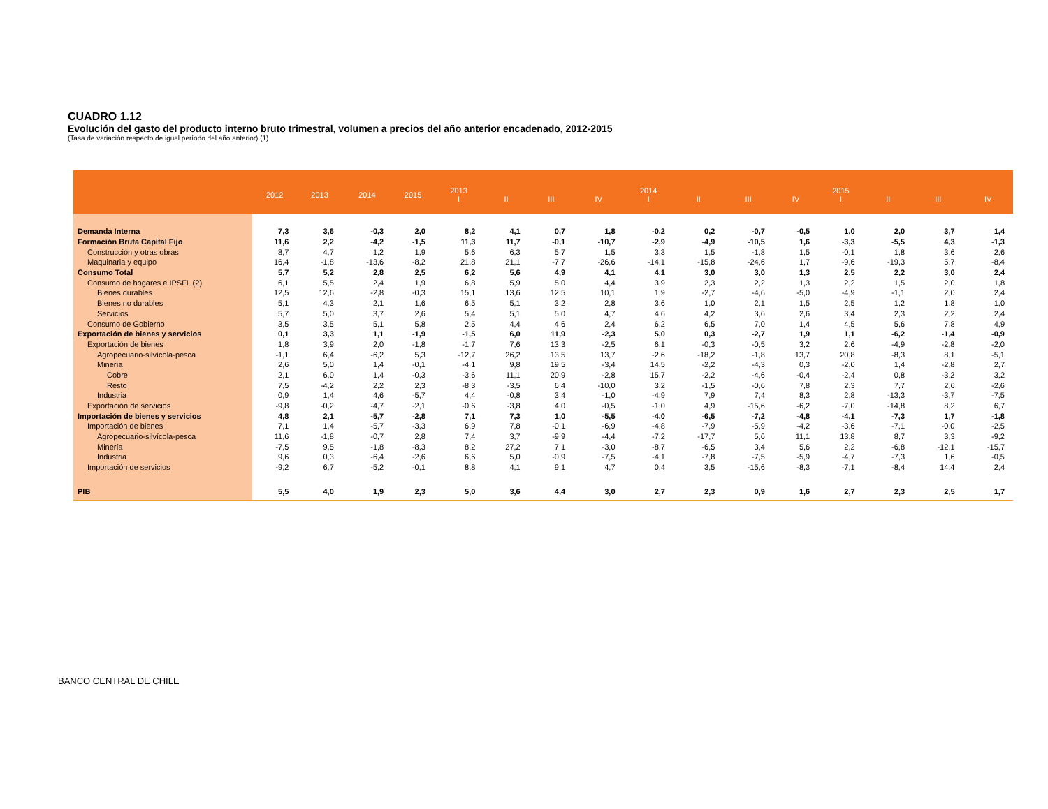CUADRO 1.12
Evolución del gasto del producto interno bruto trimestral, volumen a precios del año anterior encadenado, 2012-2015
(Tasa de variación respecto de igual período del año anterior) (1)
| | 2012 | 2013 | 2014 | 2015 | 2013 I | II | III | IV | 2014 I | II | III | IV | 2015 I | II | III | IV |
| --- | --- | --- | --- | --- | --- | --- | --- | --- | --- | --- | --- | --- | --- | --- | --- | --- |
| Demanda Interna | 7,3 | 3,6 | -0,3 | 2,0 | 8,2 | 4,1 | 0,7 | 1,8 | -0,2 | 0,2 | -0,7 | -0,5 | 1,0 | 2,0 | 3,7 | 1,4 |
| Formación Bruta Capital Fijo | 11,6 | 2,2 | -4,2 | -1,5 | 11,3 | 11,7 | -0,1 | -10,7 | -2,9 | -4,9 | -10,5 | 1,6 | -3,3 | -5,5 | 4,3 | -1,3 |
| Construcción y otras obras | 8,7 | 4,7 | 1,2 | 1,9 | 5,6 | 6,3 | 5,7 | 1,5 | 3,3 | 1,5 | -1,8 | 1,5 | -0,1 | 1,8 | 3,6 | 2,6 |
| Maquinaria y equipo | 16,4 | -1,8 | -13,6 | -8,2 | 21,8 | 21,1 | -7,7 | -26,6 | -14,1 | -15,8 | -24,6 | 1,7 | -9,6 | -19,3 | 5,7 | -8,4 |
| Consumo Total | 5,7 | 5,2 | 2,8 | 2,5 | 6,2 | 5,6 | 4,9 | 4,1 | 4,1 | 3,0 | 3,0 | 1,3 | 2,5 | 2,2 | 3,0 | 2,4 |
| Consumo de hogares e IPSFL (2) | 6,1 | 5,5 | 2,4 | 1,9 | 6,8 | 5,9 | 5,0 | 4,4 | 3,9 | 2,3 | 2,2 | 1,3 | 2,2 | 1,5 | 2,0 | 1,8 |
| Bienes durables | 12,5 | 12,6 | -2,8 | -0,3 | 15,1 | 13,6 | 12,5 | 10,1 | 1,9 | -2,7 | -4,6 | -5,0 | -4,9 | -1,1 | 2,0 | 2,4 |
| Bienes no durables | 5,1 | 4,3 | 2,1 | 1,6 | 6,5 | 5,1 | 3,2 | 2,8 | 3,6 | 1,0 | 2,1 | 1,5 | 2,5 | 1,2 | 1,8 | 1,0 |
| Servicios | 5,7 | 5,0 | 3,7 | 2,6 | 5,4 | 5,1 | 5,0 | 4,7 | 4,6 | 4,2 | 3,6 | 2,6 | 3,4 | 2,3 | 2,2 | 2,4 |
| Consumo de Gobierno | 3,5 | 3,5 | 5,1 | 5,8 | 2,5 | 4,4 | 4,6 | 2,4 | 6,2 | 6,5 | 7,0 | 1,4 | 4,5 | 5,6 | 7,8 | 4,9 |
| Exportación de bienes y servicios | 0,1 | 3,3 | 1,1 | -1,9 | -1,5 | 6,0 | 11,9 | -2,3 | 5,0 | 0,3 | -2,7 | 1,9 | 1,1 | -6,2 | -1,4 | -0,9 |
| Exportación de bienes | 1,8 | 3,9 | 2,0 | -1,8 | -1,7 | 7,6 | 13,3 | -2,5 | 6,1 | -0,3 | -0,5 | 3,2 | 2,6 | -4,9 | -2,8 | -2,0 |
| Agropecuario-silvícola-pesca | -1,1 | 6,4 | -6,2 | 5,3 | -12,7 | 26,2 | 13,5 | 13,7 | -2,6 | -18,2 | -1,8 | 13,7 | 20,8 | -8,3 | 8,1 | -5,1 |
| Minería | 2,6 | 5,0 | 1,4 | -0,1 | -4,1 | 9,8 | 19,5 | -3,4 | 14,5 | -2,2 | -4,3 | 0,3 | -2,0 | 1,4 | -2,8 | 2,7 |
| Cobre | 2,1 | 6,0 | 1,4 | -0,3 | -3,6 | 11,1 | 20,9 | -2,8 | 15,7 | -2,2 | -4,6 | -0,4 | -2,4 | 0,8 | -3,2 | 3,2 |
| Resto | 7,5 | -4,2 | 2,2 | 2,3 | -8,3 | -3,5 | 6,4 | -10,0 | 3,2 | -1,5 | -0,6 | 7,8 | 2,3 | 7,7 | 2,6 | -2,6 |
| Industria | 0,9 | 1,4 | 4,6 | -5,7 | 4,4 | -0,8 | 3,4 | -1,0 | -4,9 | 7,9 | 7,4 | 8,3 | 2,8 | -13,3 | -3,7 | -7,5 |
| Exportación de servicios | -9,8 | -0,2 | -4,7 | -2,1 | -0,6 | -3,8 | 4,0 | -0,5 | -1,0 | 4,9 | -15,6 | -6,2 | -7,0 | -14,8 | 8,2 | 6,7 |
| Importación de bienes y servicios | 4,8 | 2,1 | -5,7 | -2,8 | 7,1 | 7,3 | 1,0 | -5,5 | -4,0 | -6,5 | -7,2 | -4,8 | -4,1 | -7,3 | 1,7 | -1,8 |
| Importación de bienes | 7,1 | 1,4 | -5,7 | -3,3 | 6,9 | 7,8 | -0,1 | -6,9 | -4,8 | -7,9 | -5,9 | -4,2 | -3,6 | -7,1 | -0,0 | -2,5 |
| Agropecuario-silvícola-pesca | 11,6 | -1,8 | -0,7 | 2,8 | 7,4 | 3,7 | -9,9 | -4,4 | -7,2 | -17,7 | 5,6 | 11,1 | 13,8 | 8,7 | 3,3 | -9,2 |
| Minería | -7,5 | 9,5 | -1,8 | -8,3 | 8,2 | 27,2 | 7,1 | -3,0 | -8,7 | -6,5 | 3,4 | 5,6 | 2,2 | -6,8 | -12,1 | -15,7 |
| Industria | 9,6 | 0,3 | -6,4 | -2,6 | 6,6 | 5,0 | -0,9 | -7,5 | -4,1 | -7,8 | -7,5 | -5,9 | -4,7 | -7,3 | 1,6 | -0,5 |
| Importación de servicios | -9,2 | 6,7 | -5,2 | -0,1 | 8,8 | 4,1 | 9,1 | 4,7 | 0,4 | 3,5 | -15,6 | -8,3 | -7,1 | -8,4 | 14,4 | 2,4 |
| PIB | 5,5 | 4,0 | 1,9 | 2,3 | 5,0 | 3,6 | 4,4 | 3,0 | 2,7 | 2,3 | 0,9 | 1,6 | 2,7 | 2,3 | 2,5 | 1,7 |
BANCO CENTRAL DE CHILE